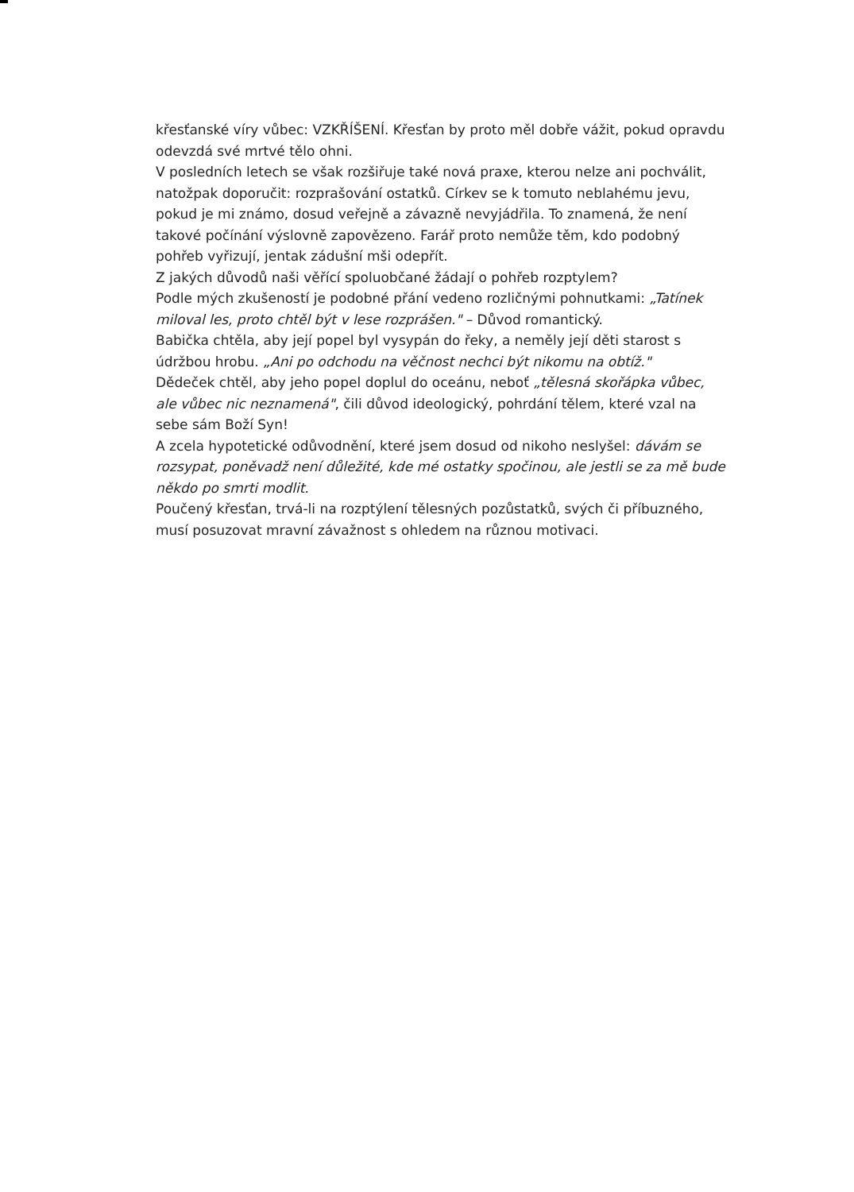křesťanské víry vůbec: VZKŘÍŠENÍ. Křesťan by proto měl dobře vážit, pokud opravdu odevzdá své mrtvé tělo ohni.
V posledních letech se však rozšiřuje také nová praxe, kterou nelze ani pochválit, natožpak doporučit: rozprašování ostatků. Církev se k tomuto neblahému jevu, pokud je mi známo, dosud veřejně a závazně nevyjádřila. To znamená, že není takové počínání výslovně zapovězeno. Farář proto nemůže těm, kdo podobný pohřeb vyřizují, jentak zádušní mši odepřít.
Z jakých důvodů naši věřící spoluobčané žádají o pohřeb rozptylem?
Podle mých zkušeností je podobné přání vedeno rozličnými pohnutkami: „Tatínek miloval les, proto chtěl být v lese rozprášen." – Důvod romantický.
Babička chtěla, aby její popel byl vysypán do řeky, a neměly její děti starost s údržbou hrobu. „Ani po odchodu na věčnost nechci být nikomu na obtíž."
Dědeček chtěl, aby jeho popel doplul do oceánu, neboť „tělesná skořápka vůbec, ale vůbec nic neznamená", čili důvod ideologický, pohrdání tělem, které vzal na sebe sám Boží Syn!
A zcela hypotetické odůvodnění, které jsem dosud od nikoho neslyšel: dávám se rozsypat, poněvadž není důležité, kde mé ostatky spočinou, ale jestli se za mě bude někdo po smrti modlit.
Poučený křesťan, trvá-li na rozptýlení tělesných pozůstatků, svých či příbuzného, musí posuzovat mravní závažnost s ohledem na různou motivaci.